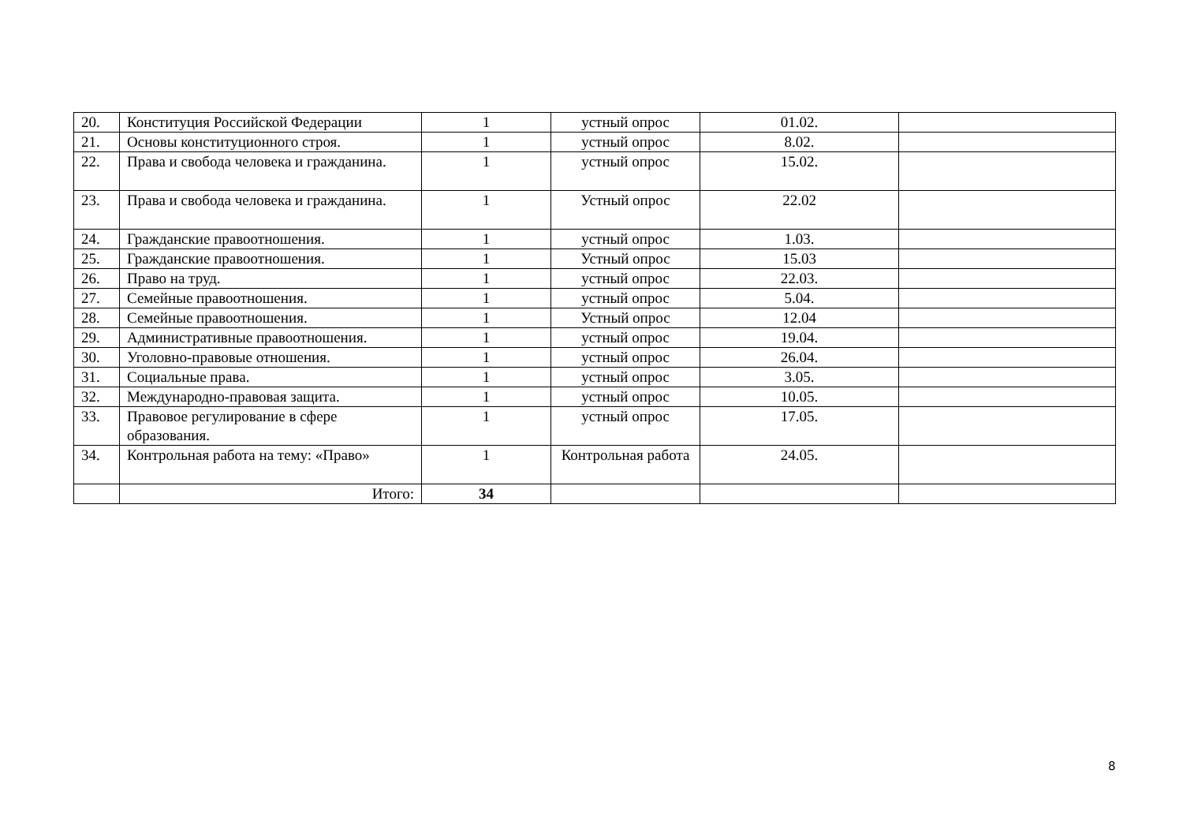| 20. | Конституция Российской Федерации | 1 | устный опрос | 01.02. | |
| 21. | Основы конституционного строя. | 1 | устный опрос | 8.02. | |
| 22. | Права и свобода человека и гражданина. | 1 | устный опрос | 15.02. | |
| 23. | Права и свобода человека и гражданина. | 1 | Устный опрос | 22.02 | |
| 24. | Гражданские правоотношения. | 1 | устный опрос | 1.03. | |
| 25. | Гражданские правоотношения. | 1 | Устный опрос | 15.03 | |
| 26. | Право на труд. | 1 | устный опрос | 22.03. | |
| 27. | Семейные правоотношения. | 1 | устный опрос | 5.04. | |
| 28. | Семейные правоотношения. | 1 | Устный опрос | 12.04 | |
| 29. | Административные правоотношения. | 1 | устный опрос | 19.04. | |
| 30. | Уголовно-правовые отношения. | 1 | устный опрос | 26.04. | |
| 31. | Социальные права. | 1 | устный опрос | 3.05. | |
| 32. | Международно-правовая защита. | 1 | устный опрос | 10.05. | |
| 33. | Правовое регулирование в сфере образования. | 1 | устный опрос | 17.05. | |
| 34. | Контрольная работа на тему: «Право» | 1 | Контрольная работа | 24.05. | |
| | Итого: | 34 | | | |
8